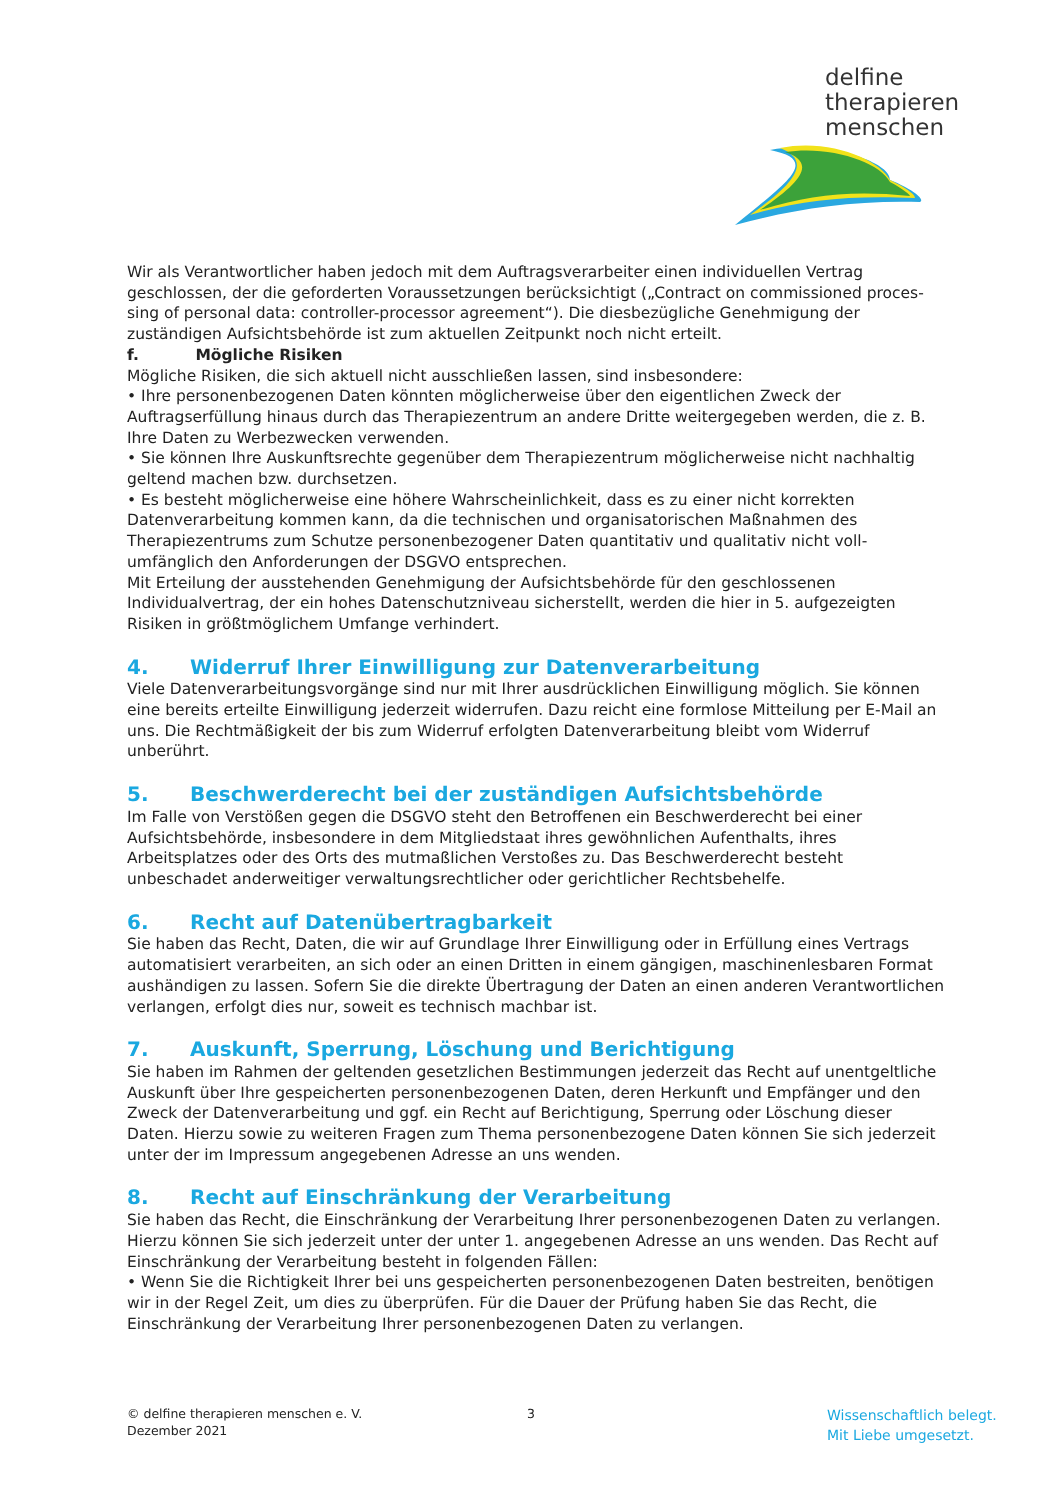delfine
therapieren
menschen
Wir als Verantwortlicher haben jedoch mit dem Auftragsverarbeiter einen individuellen Vertrag geschlossen, der die geforderten Voraussetzungen berücksichtigt („Contract on commissioned proces-sing of personal data: controller-processor agreement“). Die diesbezügliche Genehmigung der zuständigen Aufsichtsbehörde ist zum aktuellen Zeitpunkt noch nicht erteilt.
f. Mögliche Risiken
Mögliche Risiken, die sich aktuell nicht ausschließen lassen, sind insbesondere:
• Ihre personenbezogenen Daten könnten möglicherweise über den eigentlichen Zweck der Auftragserfüllung hinaus durch das Therapiezentrum an andere Dritte weitergegeben werden, die z. B. Ihre Daten zu Werbezwecken verwenden.
• Sie können Ihre Auskunftsrechte gegenüber dem Therapiezentrum möglicherweise nicht nachhaltig geltend machen bzw. durchsetzen.
• Es besteht möglicherweise eine höhere Wahrscheinlichkeit, dass es zu einer nicht korrekten Datenverarbeitung kommen kann, da die technischen und organisatorischen Maßnahmen des Therapiezentrums zum Schutze personenbezogener Daten quantitativ und qualitativ nicht voll-umfänglich den Anforderungen der DSGVO entsprechen.
Mit Erteilung der ausstehenden Genehmigung der Aufsichtsbehörde für den geschlossenen Individualvertrag, der ein hohes Datenschutzniveau sicherstellt, werden die hier in 5. aufgezeigten Risiken in größtmöglichem Umfange verhindert.
4. Widerruf Ihrer Einwilligung zur Datenverarbeitung
Viele Datenverarbeitungsvorgänge sind nur mit Ihrer ausdrücklichen Einwilligung möglich. Sie können eine bereits erteilte Einwilligung jederzeit widerrufen. Dazu reicht eine formlose Mitteilung per E-Mail an uns. Die Rechtmäßigkeit der bis zum Widerruf erfolgten Datenverarbeitung bleibt vom Widerruf unberührt.
5. Beschwerderecht bei der zuständigen Aufsichtsbehörde
Im Falle von Verstößen gegen die DSGVO steht den Betroffenen ein Beschwerderecht bei einer Aufsichtsbehörde, insbesondere in dem Mitgliedstaat ihres gewöhnlichen Aufenthalts, ihres Arbeitsplatzes oder des Orts des mutmaßlichen Verstoßes zu. Das Beschwerderecht besteht unbeschadet anderweitiger verwaltungsrechtlicher oder gerichtlicher Rechtsbehelfe.
6. Recht auf Datenübertragbarkeit
Sie haben das Recht, Daten, die wir auf Grundlage Ihrer Einwilligung oder in Erfüllung eines Vertrags automatisiert verarbeiten, an sich oder an einen Dritten in einem gängigen, maschinenlesbaren Format aushändigen zu lassen. Sofern Sie die direkte Übertragung der Daten an einen anderen Verantwortlichen verlangen, erfolgt dies nur, soweit es technisch machbar ist.
7. Auskunft, Sperrung, Löschung und Berichtigung
Sie haben im Rahmen der geltenden gesetzlichen Bestimmungen jederzeit das Recht auf unentgeltliche Auskunft über Ihre gespeicherten personenbezogenen Daten, deren Herkunft und Empfänger und den Zweck der Datenverarbeitung und ggf. ein Recht auf Berichtigung, Sperrung oder Löschung dieser Daten. Hierzu sowie zu weiteren Fragen zum Thema personenbezogene Daten können Sie sich jederzeit unter der im Impressum angegebenen Adresse an uns wenden.
8. Recht auf Einschränkung der Verarbeitung
Sie haben das Recht, die Einschränkung der Verarbeitung Ihrer personenbezogenen Daten zu verlangen. Hierzu können Sie sich jederzeit unter der unter 1. angegebenen Adresse an uns wenden. Das Recht auf Einschränkung der Verarbeitung besteht in folgenden Fällen:
• Wenn Sie die Richtigkeit Ihrer bei uns gespeicherten personenbezogenen Daten bestreiten, benötigen wir in der Regel Zeit, um dies zu überprüfen. Für die Dauer der Prüfung haben Sie das Recht, die Einschränkung der Verarbeitung Ihrer personenbezogenen Daten zu verlangen.
© delfine therapieren menschen e. V.
Dezember 2021
3
Wissenschaftlich belegt.
Mit Liebe umgesetzt.